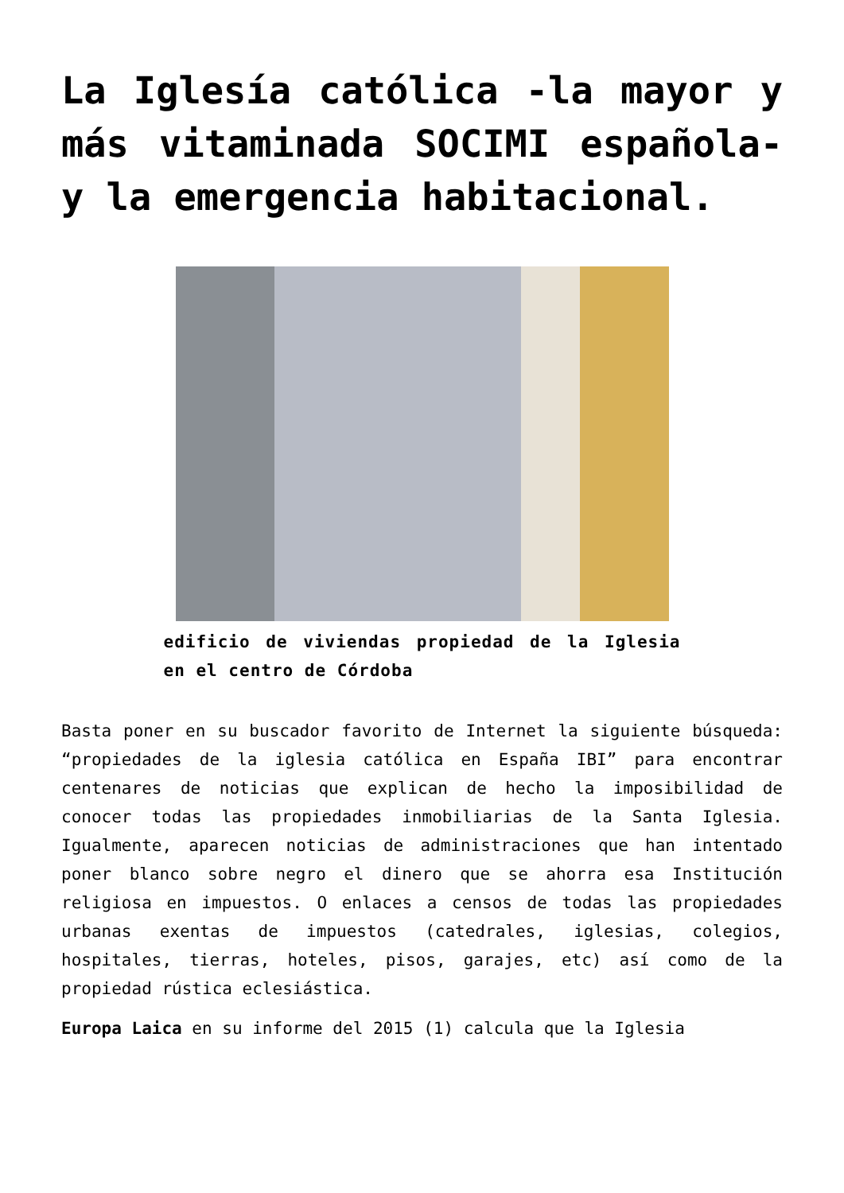La Iglesía católica -la mayor y más vitaminada SOCIMI española- y la emergencia habitacional.
edificio de viviendas propiedad de la Iglesia en el centro de Córdoba
Basta poner en su buscador favorito de Internet la siguiente búsqueda: “propiedades de la iglesia católica en España IBI” para encontrar centenares de noticias que explican de hecho la imposibilidad de conocer todas las propiedades inmobiliarias de la Santa Iglesia. Igualmente, aparecen noticias de administraciones que han intentado poner blanco sobre negro el dinero que se ahorra esa Institución religiosa en impuestos. O enlaces a censos de todas las propiedades urbanas exentas de impuestos (catedrales, iglesias, colegios, hospitales, tierras, hoteles, pisos, garajes, etc) así como de la propiedad rústica eclesiástica.
Europa Laica en su informe del 2015 (1) calcula que la Iglesia